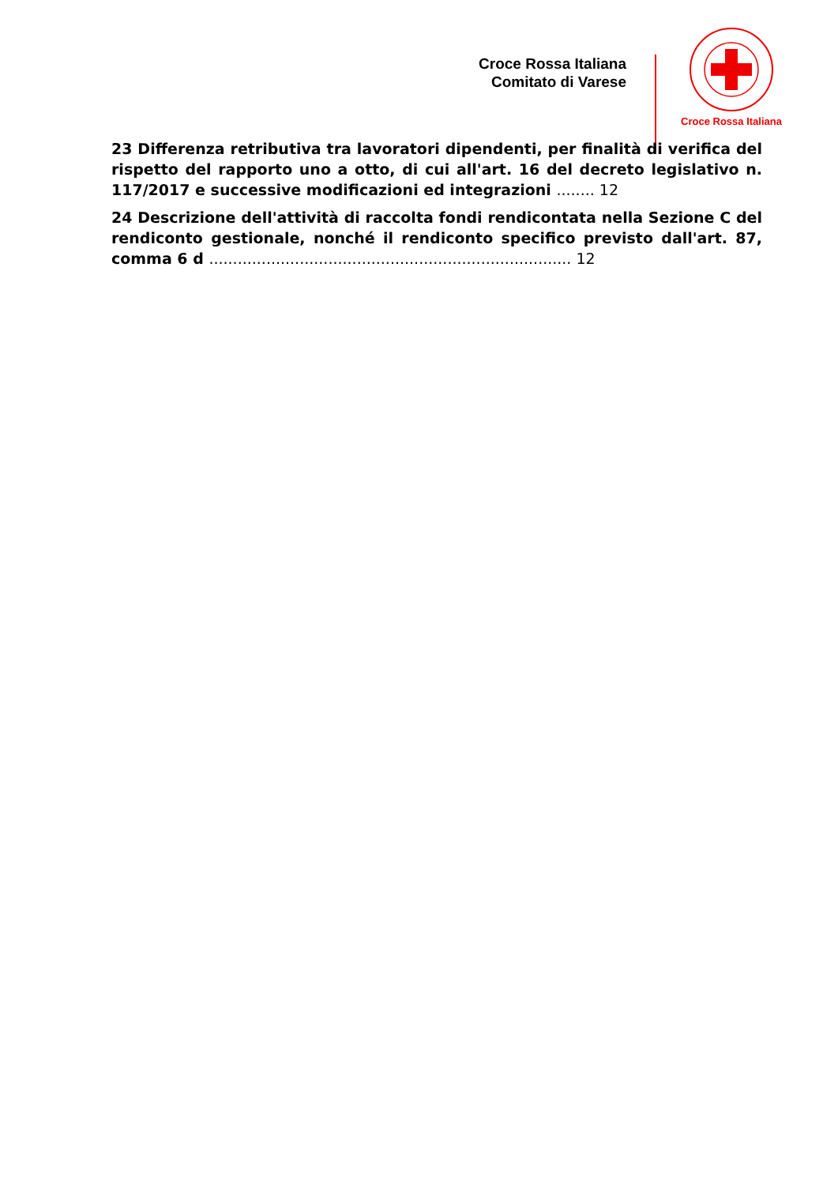Croce Rossa Italiana
Comitato di Varese
Croce Rossa Italiana
23 Differenza retributiva tra lavoratori dipendenti, per finalità di verifica del rispetto del rapporto uno a otto, di cui all'art. 16 del decreto legislativo n. 117/2017 e successive modificazioni ed integrazioni ........ 12
24 Descrizione dell'attività di raccolta fondi rendicontata nella Sezione C del rendiconto gestionale, nonché il rendiconto specifico previsto dall'art. 87, comma 6 d ............................................................................ 12